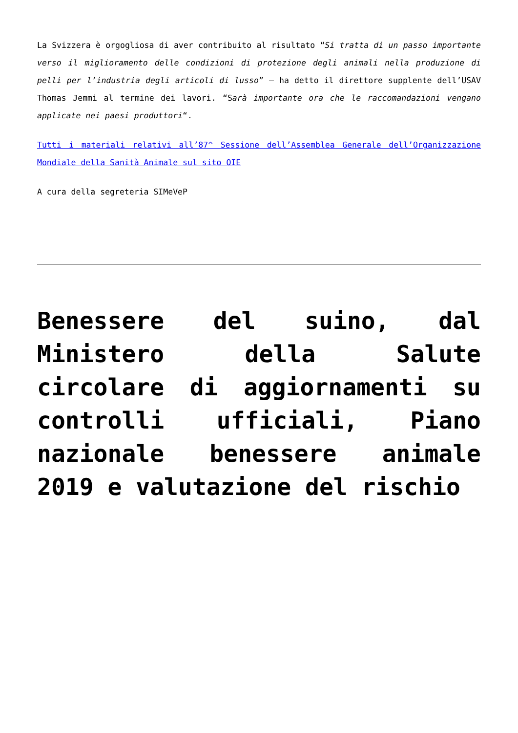La Svizzera è orgogliosa di aver contribuito al risultato “Si tratta di un passo importante verso il miglioramento delle condizioni di protezione degli animali nella produzione di pelli per l’industria degli articoli di lusso” – ha detto il direttore supplente dell’USAV Thomas Jemmi al termine dei lavori. “Sarà importante ora che le raccomandazioni vengano applicate nei paesi produttori“.
Tutti i materiali relativi all’87^ Sessione dell’Assemblea Generale dell’Organizzazione Mondiale della Sanità Animale sul sito OIE
A cura della segreteria SIMeVeP
Benessere del suino, dal Ministero della Salute circolare di aggiornamenti su controlli ufficiali, Piano nazionale benessere animale 2019 e valutazione del rischio